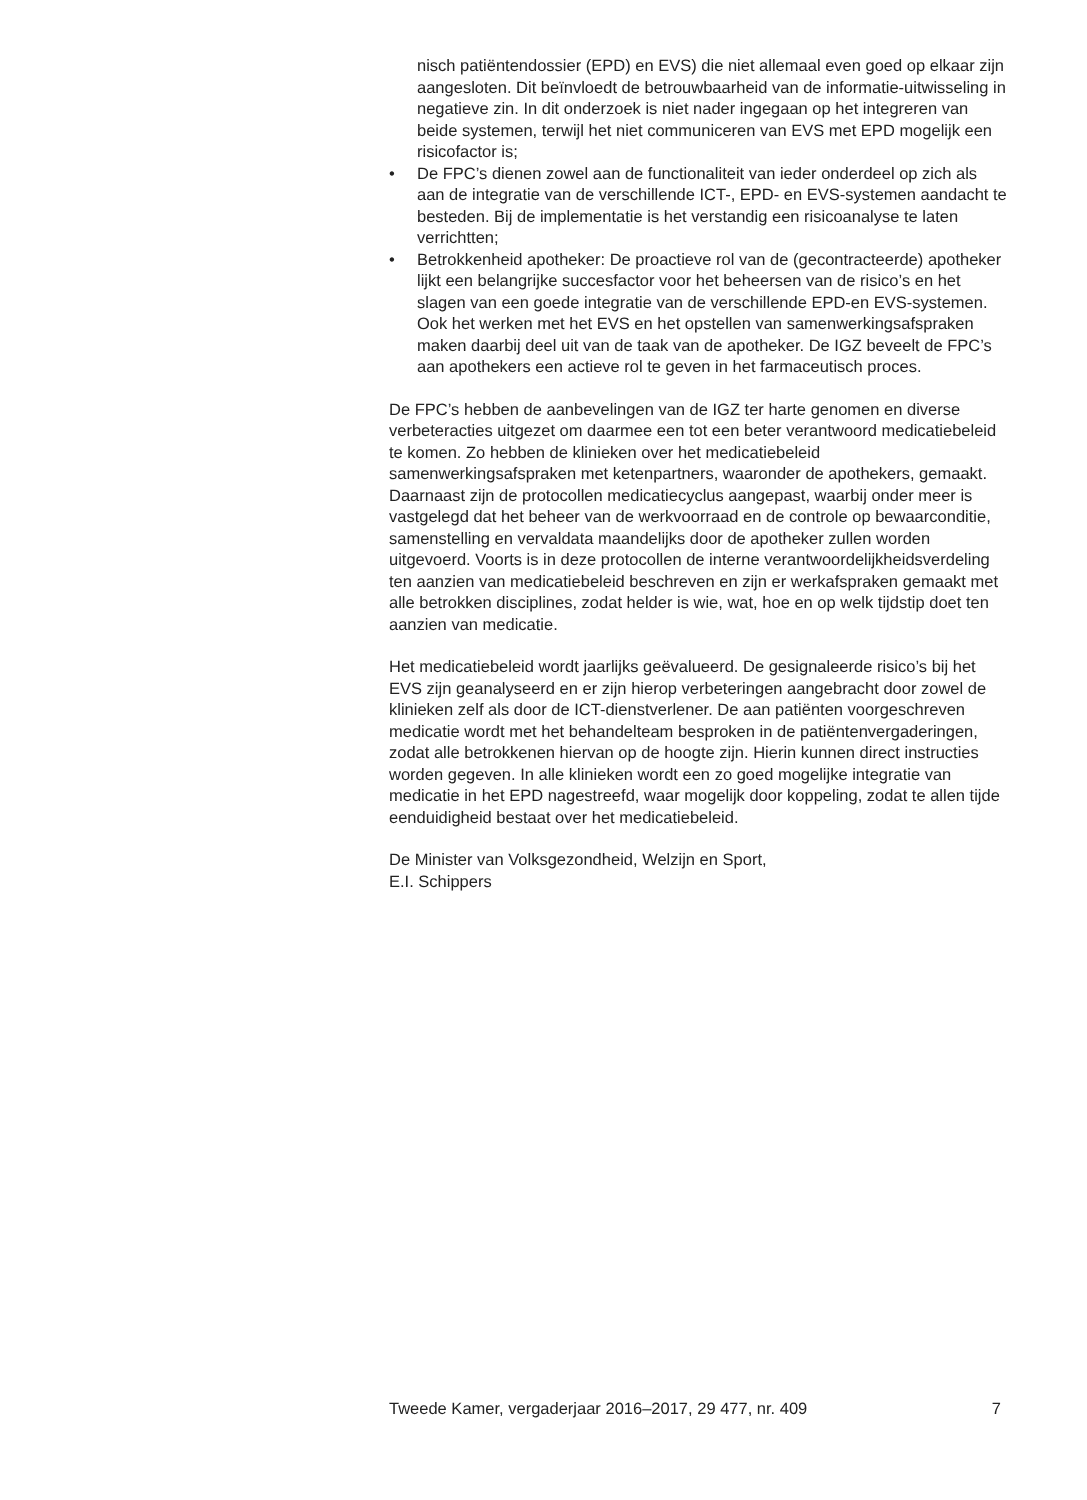nisch patiëntendossier (EPD) en EVS) die niet allemaal even goed op elkaar zijn aangesloten. Dit beïnvloedt de betrouwbaarheid van de informatie-uitwisseling in negatieve zin. In dit onderzoek is niet nader ingegaan op het integreren van beide systemen, terwijl het niet communiceren van EVS met EPD mogelijk een risicofactor is;
• De FPC’s dienen zowel aan de functionaliteit van ieder onderdeel op zich als aan de integratie van de verschillende ICT-, EPD- en EVS-systemen aandacht te besteden. Bij de implementatie is het verstandig een risicoanalyse te laten verrichtten;
• Betrokkenheid apotheker: De proactieve rol van de (gecontracteerde) apotheker lijkt een belangrijke succesfactor voor het beheersen van de risico’s en het slagen van een goede integratie van de verschillende EPD-en EVS-systemen. Ook het werken met het EVS en het opstellen van samenwerkingsafspraken maken daarbij deel uit van de taak van de apotheker. De IGZ beveelt de FPC’s aan apothekers een actieve rol te geven in het farmaceutisch proces.
De FPC’s hebben de aanbevelingen van de IGZ ter harte genomen en diverse verbeteracties uitgezet om daarmee een tot een beter verantwoord medicatiebeleid te komen. Zo hebben de klinieken over het medicatiebeleid samenwerkingsafspraken met ketenpartners, waaronder de apothekers, gemaakt. Daarnaast zijn de protocollen medicatiecyclus aangepast, waarbij onder meer is vastgelegd dat het beheer van de werkvoorraad en de controle op bewaarconditie, samenstelling en vervaldata maandelijks door de apotheker zullen worden uitgevoerd. Voorts is in deze protocollen de interne verantwoordelijkheidsverdeling ten aanzien van medicatiebeleid beschreven en zijn er werkafspraken gemaakt met alle betrokken disciplines, zodat helder is wie, wat, hoe en op welk tijdstip doet ten aanzien van medicatie.
Het medicatiebeleid wordt jaarlijks geëvalueerd. De gesignaleerde risico’s bij het EVS zijn geanalyseerd en er zijn hierop verbeteringen aangebracht door zowel de klinieken zelf als door de ICT-dienstverlener. De aan patiënten voorgeschreven medicatie wordt met het behandelteam besproken in de patiëntenvergaderingen, zodat alle betrokkenen hiervan op de hoogte zijn. Hierin kunnen direct instructies worden gegeven. In alle klinieken wordt een zo goed mogelijke integratie van medicatie in het EPD nagestreefd, waar mogelijk door koppeling, zodat te allen tijde eenduidigheid bestaat over het medicatiebeleid.
De Minister van Volksgezondheid, Welzijn en Sport,
E.I. Schippers
Tweede Kamer, vergaderjaar 2016–2017, 29 477, nr. 409 7